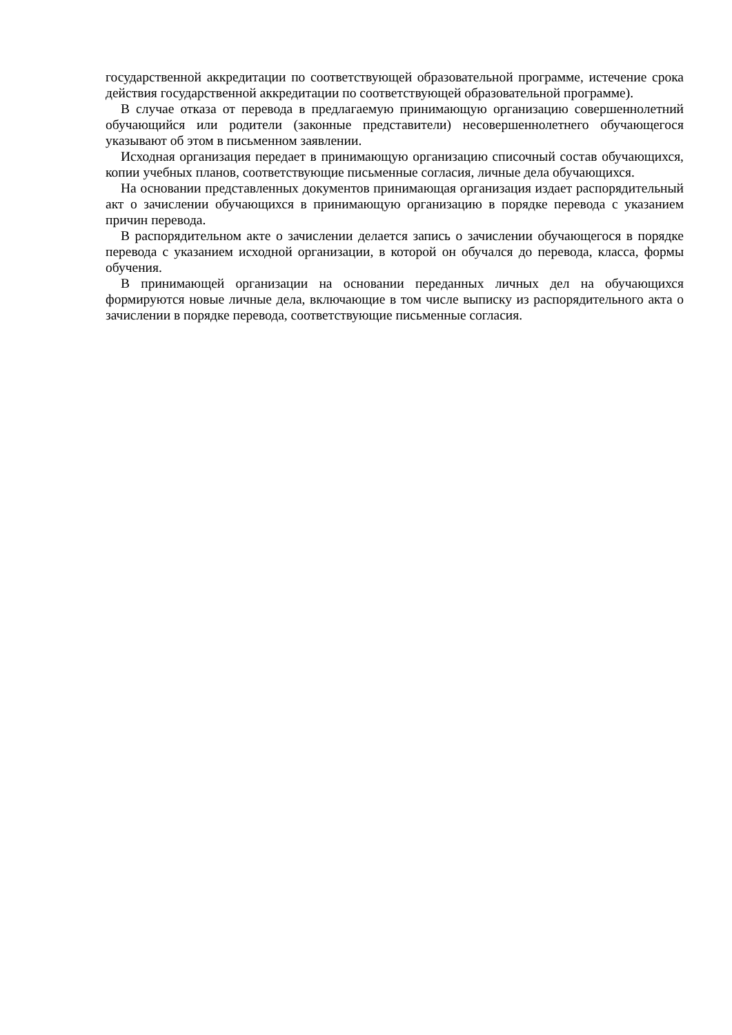государственной аккредитации по соответствующей образовательной программе, истечение срока действия государственной аккредитации по соответствующей образовательной программе).
В случае отказа от перевода в предлагаемую принимающую организацию совершеннолетний обучающийся или родители (законные представители) несовершеннолетнего обучающегося указывают об этом в письменном заявлении.
Исходная организация передает в принимающую организацию списочный состав обучающихся, копии учебных планов, соответствующие письменные согласия, личные дела обучающихся.
На основании представленных документов принимающая организация издает распорядительный акт о зачислении обучающихся в принимающую организацию в порядке перевода с указанием причин перевода.
В распорядительном акте о зачислении делается запись о зачислении обучающегося в порядке перевода с указанием исходной организации, в которой он обучался до перевода, класса, формы обучения.
В принимающей организации на основании переданных личных дел на обучающихся формируются новые личные дела, включающие в том числе выписку из распорядительного акта о зачислении в порядке перевода, соответствующие письменные согласия.